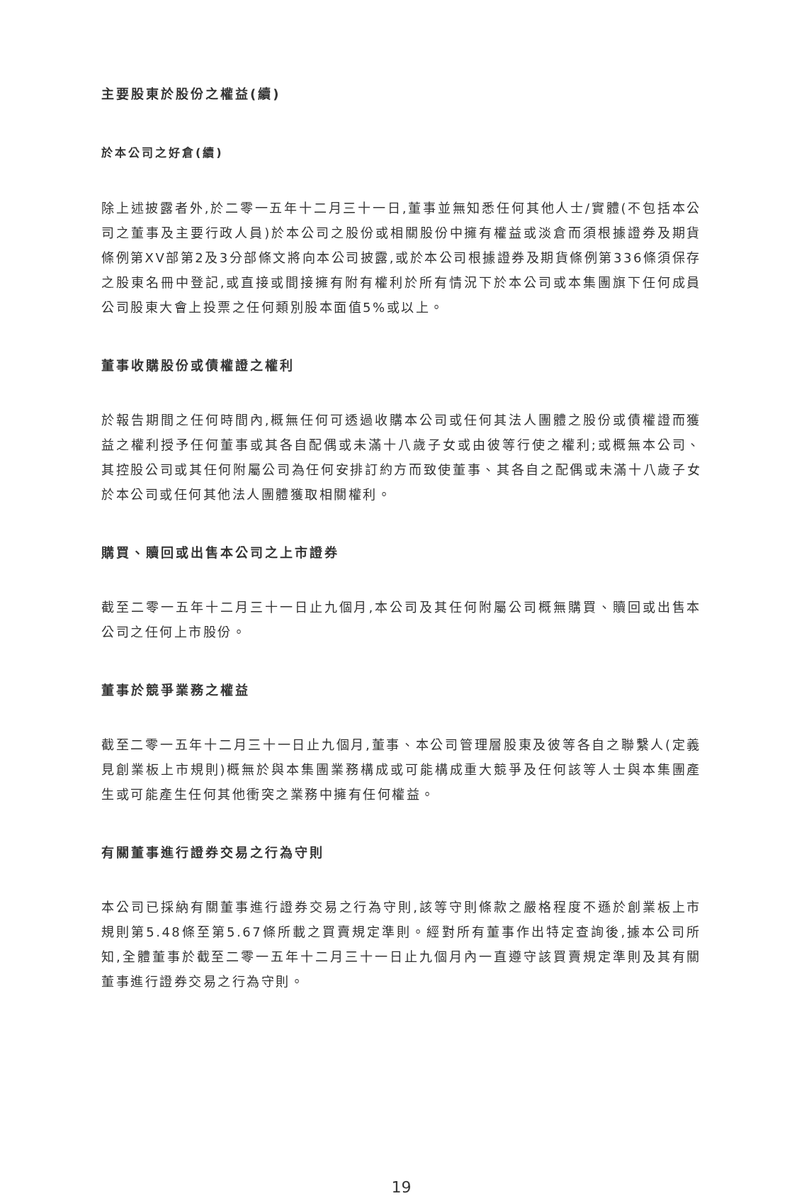主要股東於股份之權益(續)
於本公司之好倉(續)
除上述披露者外,於二零一五年十二月三十一日,董事並無知悉任何其他人士/實體(不包括本公司之董事及主要行政人員)於本公司之股份或相關股份中擁有權益或淡倉而須根據證券及期貨條例第XV部第2及3分部條文將向本公司披露,或於本公司根據證券及期貨條例第336條須保存之股東名冊中登記,或直接或間接擁有附有權利於所有情況下於本公司或本集團旗下任何成員公司股東大會上投票之任何類別股本面值5%或以上。
董事收購股份或債權證之權利
於報告期間之任何時間內,概無任何可透過收購本公司或任何其法人團體之股份或債權證而獲益之權利授予任何董事或其各自配偶或未滿十八歲子女或由彼等行使之權利;或概無本公司、其控股公司或其任何附屬公司為任何安排訂約方而致使董事、其各自之配偶或未滿十八歲子女於本公司或任何其他法人團體獲取相關權利。
購買、贖回或出售本公司之上市證券
截至二零一五年十二月三十一日止九個月,本公司及其任何附屬公司概無購買、贖回或出售本公司之任何上市股份。
董事於競爭業務之權益
截至二零一五年十二月三十一日止九個月,董事、本公司管理層股東及彼等各自之聯繫人(定義見創業板上市規則)概無於與本集團業務構成或可能構成重大競爭及任何該等人士與本集團產生或可能產生任何其他衝突之業務中擁有任何權益。
有關董事進行證券交易之行為守則
本公司已採納有關董事進行證券交易之行為守則,該等守則條款之嚴格程度不遜於創業板上市規則第5.48條至第5.67條所載之買賣規定準則。經對所有董事作出特定查詢後,據本公司所知,全體董事於截至二零一五年十二月三十一日止九個月內一直遵守該買賣規定準則及其有關董事進行證券交易之行為守則。
19